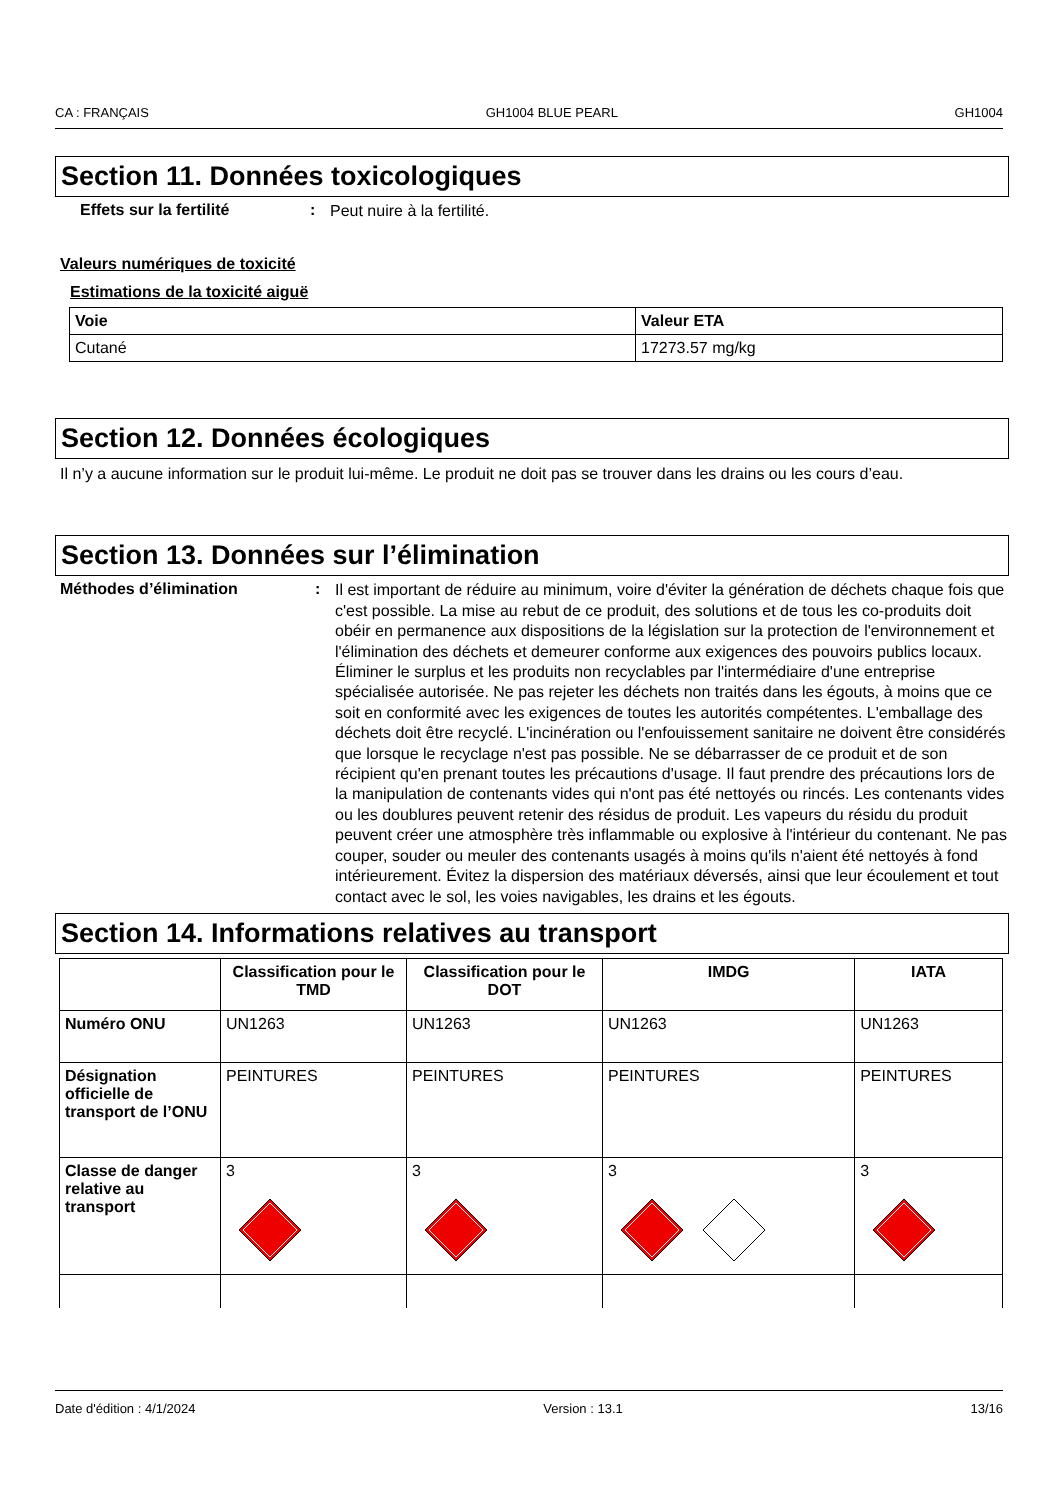CA : FRANÇAIS GH1004 BLUE PEARL GH1004
Section 11. Données toxicologiques
Effets sur la fertilité :
Peut nuire à la fertilité.
Valeurs numériques de toxicité
Estimations de la toxicité aiguë
| Voie | Valeur ETA |
| --- | --- |
| Cutané | 17273.57 mg/kg |
Section 12. Données écologiques
Il n’y a aucune information sur le produit lui-même. Le produit ne doit pas se trouver dans les drains ou les cours d’eau.
Section 13. Données sur l’élimination
Méthodes d’élimination :
Il est important de réduire au minimum, voire d'éviter la génération de déchets chaque fois que c'est possible. La mise au rebut de ce produit, des solutions et de tous les co-produits doit obéir en permanence aux dispositions de la législation sur la protection de l'environnement et l'élimination des déchets et demeurer conforme aux exigences des pouvoirs publics locaux. Éliminer le surplus et les produits non recyclables par l'intermédiaire d'une entreprise spécialisée autorisée. Ne pas rejeter les déchets non traités dans les égouts, à moins que ce soit en conformité avec les exigences de toutes les autorités compétentes. L'emballage des déchets doit être recyclé. L'incinération ou l'enfouissement sanitaire ne doivent être considérés que lorsque le recyclage n'est pas possible. Ne se débarrasser de ce produit et de son récipient qu'en prenant toutes les précautions d'usage. Il faut prendre des précautions lors de la manipulation de contenants vides qui n'ont pas été nettoyés ou rincés. Les contenants vides ou les doublures peuvent retenir des résidus de produit. Les vapeurs du résidu du produit peuvent créer une atmosphère très inflammable ou explosive à l'intérieur du contenant. Ne pas couper, souder ou meuler des contenants usagés à moins qu'ils n'aient été nettoyés à fond intérieurement. Évitez la dispersion des matériaux déversés, ainsi que leur écoulement et tout contact avec le sol, les voies navigables, les drains et les égouts.
Section 14. Informations relatives au transport
| | Classification pour le TMD | Classification pour le DOT | IMDG | IATA |
| --- | --- | --- | --- | --- |
| Numéro ONU | UN1263 | UN1263 | UN1263 | UN1263 |
| Désignation officielle de transport de l’ONU | PEINTURES | PEINTURES | PEINTURES | PEINTURES |
| Classe de danger relative au transport | 3 | 3 | 3 | 3 |
Date d'édition : 4/1/2024 Version : 13.1 13/16